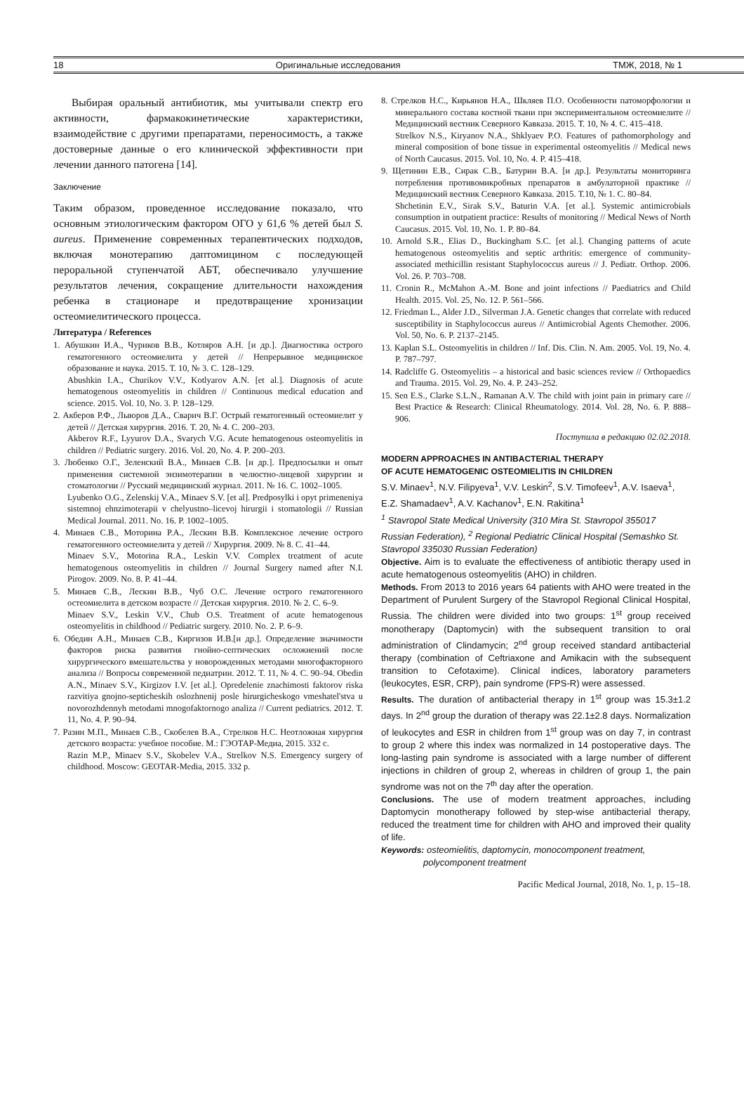18 Оригинальные исследования ТМЖ, 2018, № 1
Выбирая оральный антибиотик, мы учитывали спектр его активности, фармакокинетические характеристики, взаимодействие с другими препаратами, переносимость, а также достоверные данные о его клинической эффективности при лечении данного патогена [14].
Заключение
Таким образом, проведенное исследование показало, что основным этиологическим фактором ОГО у 61,6 % детей был S. aureus. Применение современных терапевтических подходов, включая монотерапию даптомицином с последующей пероральной ступенчатой АБТ, обеспечивало улучшение результатов лечения, сокращение длительности нахождения ребенка в стационаре и предотвращение хронизации остеомиелитического процесса.
Литература / References
1. Абушкин И.А., Чуриков В.В., Котляров А.Н. [и др.]. Диагностика острого гематогенного остеомиелита у детей // Непрерывное медицинское образование и наука. 2015. Т. 10, № 3. С. 128–129.
Abushkin I.A., Churikov V.V., Kotlyarov A.N. [et al.]. Diagnosis of acute hematogenous osteomyelitis in children // Continuous medical education and science. 2015. Vol. 10, No. 3. P. 128–129.
2. Акберов Р.Ф., Лыюров Д.А., Сварич В.Г. Острый гематогенный остеомиелит у детей // Детская хирургия. 2016. Т. 20, № 4. С. 200–203.
Akberov R.F., Lyyurov D.A., Svarych V.G. Acute hematogenous osteomyelitis in children // Pediatric surgery. 2016. Vol. 20, No. 4. P. 200–203.
3. Любенко О.Г., Зеленский В.А., Минаев С.В. [и др.]. Предпосылки и опыт применения системной энзимотерапии в челюстно-лицевой хирургии и стоматологии // Русский медицинский журнал. 2011. № 16. С. 1002–1005.
Lyubenko O.G., Zelenskij V.A., Minaev S.V. [et al]. Predposylki i opyt primeneniya sistemnoj ehnzimoterapii v chelyustno–licevoj hirurgii i stomatologii // Russian Medical Journal. 2011. No. 16. P. 1002–1005.
4. Минаев С.В., Моторина Р.А., Лескин В.В. Комплексное лечение острого гематогенного остеомиелита у детей // Хирургия. 2009. № 8. С. 41–44.
Minaev S.V., Motorina R.A., Leskin V.V. Complex treatment of acute hematogenous osteomyelitis in children // Journal Surgery named after N.I. Pirogov. 2009. No. 8. P. 41–44.
5. Минаев С.В., Лескин В.В., Чуб О.С. Лечение острого гематогенного остеомиелита в детском возрасте // Детская хирургия. 2010. № 2. С. 6–9.
Minaev S.V., Leskin V.V., Chub O.S. Treatment of acute hematogenous osteomyelitis in childhood // Pediatric surgery. 2010. No. 2. P. 6–9.
6. Обедин А.Н., Минаев С.В., Киргизов И.В.[и др.]. Определение значимости факторов риска развития гнойно-септических осложнений после хирургического вмешательства у новорожденных методами многофакторного анализа // Вопросы современной педиатрии. 2012. Т. 11, № 4. С. 90–94. Obedin A.N., Minaev S.V., Kirgizov I.V. [et al.]. Opredelenie znachimosti faktorov riska razvitiya gnojno-septicheskih oslozhnenij posle hirurgicheskogo vmeshatel'stva u novorozhdennyh metodami mnogofaktornogo analiza // Current pediatrics. 2012. T. 11, No. 4. P. 90–94.
7. Разин М.П., Минаев С.В., Скобелев В.А., Стрелков Н.С. Неотложная хирургия детского возраста: учебное пособие. М.: ГЭОТАР-Медиа, 2015. 332 с.
Razin M.P., Minaev S.V., Skobelev V.A., Strelkov N.S. Emergency surgery of childhood. Moscow: GEOTAR-Media, 2015. 332 p.
8. Стрелков Н.С., Кирьянов Н.А., Шкляев П.О. Особенности патоморфологии и минерального состава костной ткани при экспериментальном остеомиелите // Медицинский вестник Северного Кавказа. 2015. Т. 10, № 4. С. 415–418.
Strelkov N.S., Kiryanov N.A., Shklyaev P.O. Features of pathomorphology and mineral composition of bone tissue in experimental osteomyelitis // Medical news of North Caucasus. 2015. Vol. 10, No. 4. P. 415–418.
9. Щетинин Е.В., Сирак С.В., Батурин В.А. [и др.]. Результаты мониторинга потребления противомикробных препаратов в амбулаторной практике // Медицинский вестник Северного Кавказа. 2015. Т.10, № 1. С. 80–84.
Shchetinin E.V., Sirak S.V., Baturin V.A. [et al.]. Systemic antimicrobials consumption in outpatient practice: Results of monitoring // Medical News of North Caucasus. 2015. Vol. 10, No. 1. P. 80–84.
10. Arnold S.R., Elias D., Buckingham S.C. [et al.]. Changing patterns of acute hematogenous osteomyelitis and septic arthritis: emergence of community-associated methicillin resistant Staphylococcus aureus // J. Pediatr. Orthop. 2006. Vol. 26. P. 703–708.
11. Cronin R., McMahon A.-M. Bone and joint infections // Paediatrics and Child Health. 2015. Vol. 25, No. 12. P. 561–566.
12. Friedman L., Alder J.D., Silverman J.A. Genetic changes that correlate with reduced susceptibility in Staphylococcus aureus // Antimicrobial Agents Chemother. 2006. Vol. 50, No. 6. P. 2137–2145.
13. Kaplan S.L. Osteomyelitis in children // Inf. Dis. Clin. N. Am. 2005. Vol. 19, No. 4. P. 787–797.
14. Radcliffe G. Osteomyelitis – a historical and basic sciences review // Orthopaedics and Trauma. 2015. Vol. 29, No. 4. P. 243–252.
15. Sen E.S., Clarke S.L.N., Ramanan A.V. The child with joint pain in primary care // Best Practice & Research: Clinical Rheumatology. 2014. Vol. 28, No. 6. P. 888–906.
Поступила в редакцию 02.02.2018.
MODERN APPROACHES IN ANTIBACTERIAL THERAPY
OF ACUTE HEMATOGENIC OSTEOMIELITIS IN CHILDREN
S.V. Minaev<sup>1</sup>, N.V. Filipyeva<sup>1</sup>, V.V. Leskin<sup>2</sup>, S.V. Timofeev<sup>1</sup>, A.V. Isaeva<sup>1</sup>, E.Z. Shamadaev<sup>1</sup>, A.V. Kachanov<sup>1</sup>, E.N. Rakitina<sup>1</sup>
<sup>1</sup> Stavropol State Medical University (310 Mira St. Stavropol 355017 Russian Federation), <sup>2</sup> Regional Pediatric Clinical Hospital (Semashko St. Stavropol 335030 Russian Federation)
Objective. Aim is to evaluate the effectiveness of antibiotic therapy used in acute hematogenous osteomyelitis (AHO) in children.
Methods. From 2013 to 2016 years 64 patients with AHO were treated in the Department of Purulent Surgery of the Stavropol Regional Clinical Hospital, Russia. The children were divided into two groups: 1<sup>st</sup> group received monotherapy (Daptomycin) with the subsequent transition to oral administration of Clindamycin; 2<sup>nd</sup> group received standard antibacterial therapy (combination of Ceftriaxone and Amikacin with the subsequent transition to Cefotaxime). Clinical indices, laboratory parameters (leukocytes, ESR, CRP), pain syndrome (FPS-R) were assessed.
Results. The duration of antibacterial therapy in 1<sup>st</sup> group was 15.3±1.2 days. In 2<sup>nd</sup> group the duration of therapy was 22.1±2.8 days. Normalization of leukocytes and ESR in children from 1<sup>st</sup> group was on day 7, in contrast to group 2 where this index was normalized in 14 postoperative days. The long-lasting pain syndrome is associated with a large number of different injections in children of group 2, whereas in children of group 1, the pain syndrome was not on the 7<sup>th</sup> day after the operation.
Conclusions. The use of modern treatment approaches, including Daptomycin monotherapy followed by step-wise antibacterial therapy, reduced the treatment time for children with AHO and improved their quality of life.
Keywords: osteomielitis, daptomycin, monocomponent treatment, polycomponent treatment
Pacific Medical Journal, 2018, No. 1, p. 15–18.